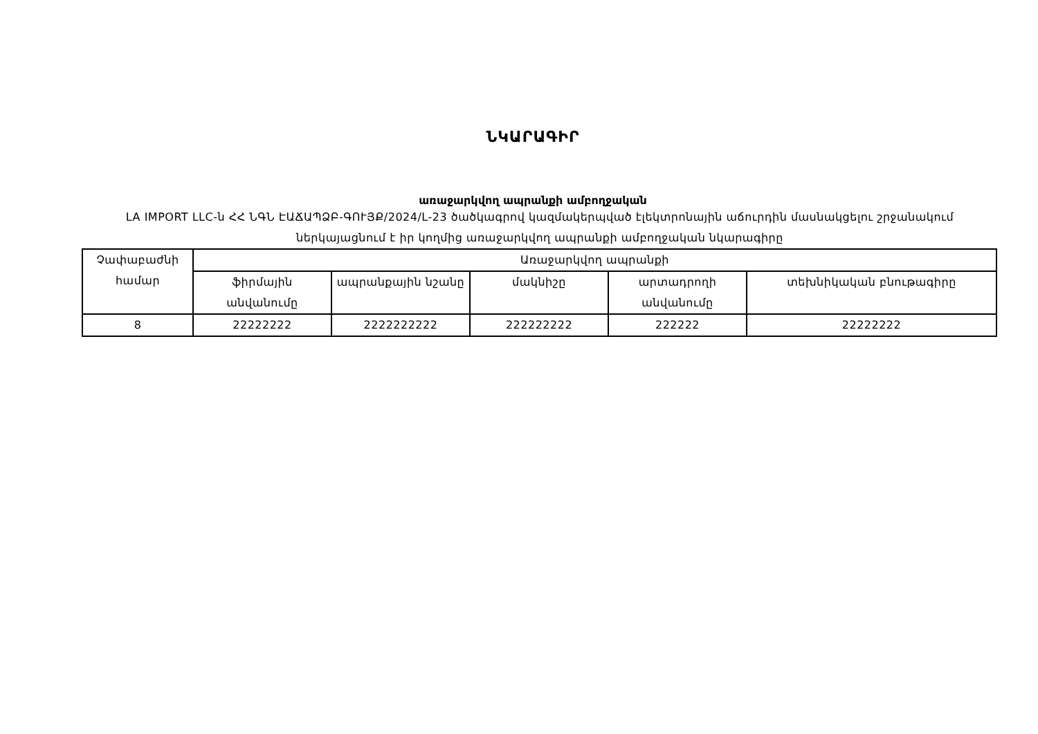ՆԿԱՐԱԳԻՐ
առաջարկվող ապրանքի ամբողջական
LA IMPORT LLC-ն ՀՀ ՆԳՆ ԷԱՃԱՊՁԲ-ԳՈՒՅՔ/2024/L-23 ծածկագրով կազմակերպված էլեկտրոնային աճուրդին մասնակցելու շրջանակում ներկայացնում է իր կողմից առաջարկվող ապրանքի ամբողջական նկարագիրը
| Չափաբաժնի համար | Առաջարկվող ապրանքի | | | | |
| --- | --- | --- | --- | --- | --- |
| | ֆիրմային անվանումը | ապրանքային նշանը | մակնիշը | արտադրողի անվանումը | տեխնիկական բնութագիրը |
| 8 | 22222222 | 2222222222 | 222222222 | 222222 | 22222222 |